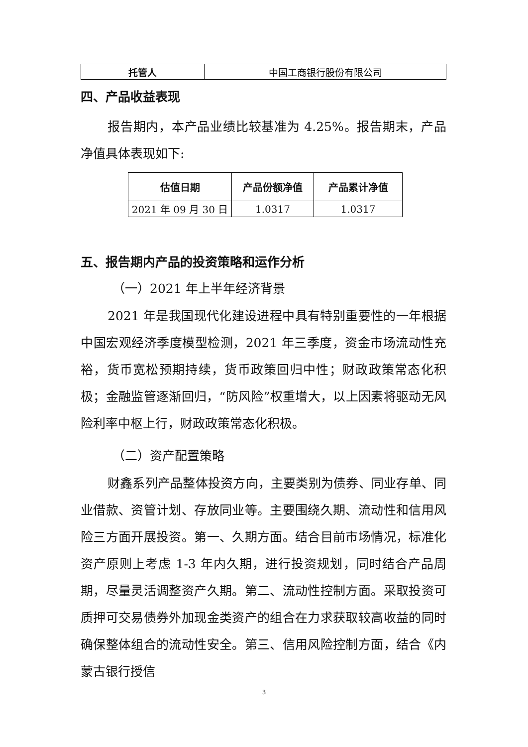| 托管人 | 中国工商银行股份有限公司 |
四、产品收益表现
报告期内，本产品业绩比较基准为 4.25%。报告期末，产品净值具体表现如下:
| 估值日期 | 产品份额净值 | 产品累计净值 |
| --- | --- | --- |
| 2021 年 09 月 30 日 | 1.0317 | 1.0317 |
五、报告期内产品的投资策略和运作分析
（一）2021 年上半年经济背景
2021 年是我国现代化建设进程中具有特别重要性的一年根据中国宏观经济季度模型检测，2021 年三季度，资金市场流动性充裕，货币宽松预期持续，货币政策回归中性；财政政策常态化积极；金融监管逐渐回归，“防风险”权重增大，以上因素将驱动无风险利率中枢上行，财政政策常态化积极。
（二）资产配置策略
财鑫系列产品整体投资方向，主要类别为债券、同业存单、同业借款、资管计划、存放同业等。主要围绕久期、流动性和信用风险三方面开展投资。第一、久期方面。结合目前市场情况，标准化资产原则上考虑 1-3 年内久期，进行投资规划，同时结合产品周期，尽量灵活调整资产久期。第二、流动性控制方面。采取投资可质押可交易债券外加现金类资产的组合在力求获取较高收益的同时确保整体组合的流动性安全。第三、信用风险控制方面，结合《内蒙古银行授信
3